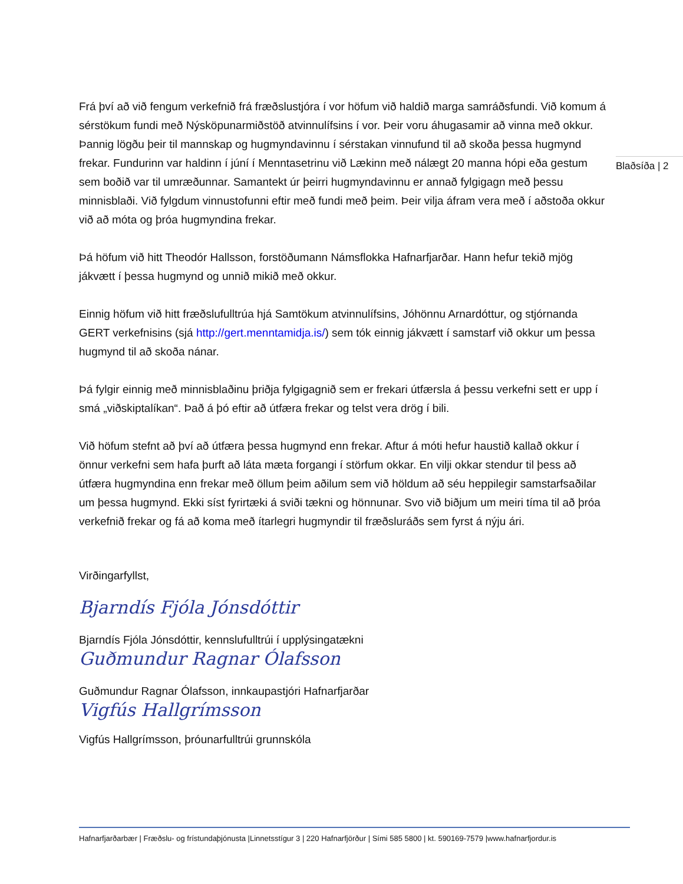Blaðsíða | 2
Frá því að við fengum verkefnið frá fræðslustjóra í vor höfum við haldið marga samráðsfundi. Við komum á sérstökum fundi með Nýsköpunarmiðstöð atvinnulífsins í vor. Þeir voru áhugasamir að vinna með okkur. Þannig lögðu þeir til mannskap og hugmyndavinnu í sérstakan vinnufund til að skoða þessa hugmynd frekar. Fundurinn var haldinn í júní í Menntasetrinu við Lækinn með nálægt 20 manna hópi eða gestum sem boðið var til umræðunnar. Samantekt úr þeirri hugmyndavinnu er annað fylgigagn með þessu minnisblaði. Við fylgdum vinnustofunni eftir með fundi með þeim. Þeir vilja áfram vera með í aðstoða okkur við að móta og þróa hugmyndina frekar.
Þá höfum við hitt Theodór Hallsson, forstöðumann Námsflokka Hafnarfjarðar. Hann hefur tekið mjög jákvætt í þessa hugmynd og unnið mikið með okkur.
Einnig höfum við hitt fræðslufulltrúa hjá Samtökum atvinnulífsins, Jóhönnu Arnardóttur, og stjórnanda GERT verkefnisins (sjá http://gert.menntamidja.is/) sem tók einnig jákvætt í samstarf við okkur um þessa hugmynd til að skoða nánar.
Þá fylgir einnig með minnisblaðinu þriðja fylgigagnið sem er frekari útfærsla á þessu verkefni sett er upp í smá „viðskiptalíkan“. Það á þó eftir að útfæra frekar og telst vera drög í bili.
Við höfum stefnt að því að útfæra þessa hugmynd enn frekar. Aftur á móti hefur haustið kallað okkur í önnur verkefni sem hafa þurft að láta mæta forgangi í störfum okkar. En vilji okkar stendur til þess að útfæra hugmyndina enn frekar með öllum þeim aðilum sem við höldum að séu heppilegir samstarfsaðilar um þessa hugmynd. Ekki síst fyrirtæki á sviði tækni og hönnunar. Svo við biðjum um meiri tíma til að þróa verkefnið frekar og fá að koma með ítarlegri hugmyndir til fræðsluráðs sem fyrst á nýju ári.
Virðingarfyllst,
Bjarndís Fjóla Jónsdóttir
Bjarndís Fjóla Jónsdóttir, kennslufulltrúi í upplýsingatækni
Guðmundur Ragnar Ólafsson
Guðmundur Ragnar Ólafsson, innkaupastjóri Hafnarfjarðar
Vigfús Hallgrímsson
Vigfús Hallgrímsson, þróunarfulltrúi grunnskóla
Hafnarfjarðarbær | Fræðslu- og frístundaþjónusta |Linnetsstígur 3 | 220 Hafnarfjörður | Sími 585 5800 | kt. 590169-7579 |www.hafnarfjordur.is